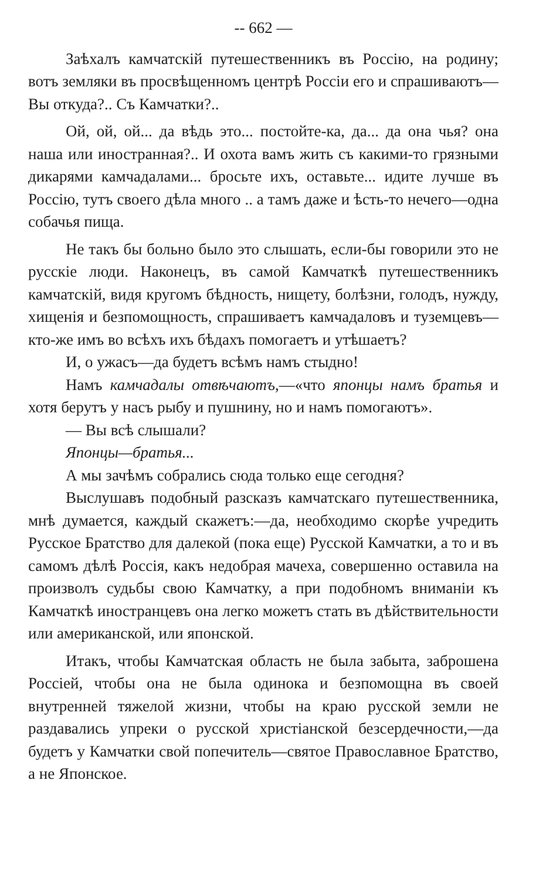-- 662 —
Заѣхалъ камчатскій путешественникъ въ Россію, на родину; вотъ земляки въ просвѣщенномъ центрѣ Россіи его и спрашиваютъ—Вы откуда?.. Съ Камчатки?..
Ой, ой, ой... да вѣдь это... постойте-ка, да... да она чья? она наша или иностранная?.. И охота вамъ жить съ какими-то грязными дикарями камчадалами... бросьте ихъ, оставьте... идите лучше въ Россію, тутъ своего дѣла много .. а тамъ даже и ѣсть-то нечего—одна собачья пища.
Не такъ бы больно было это слышать, если-бы говорили это не русскіе люди. Наконецъ, въ самой Камчаткѣ путешественникъ камчатскій, видя кругомъ бѣдность, нищету, болѣзни, голодъ, нужду, хищенія и безпомощность, спрашиваетъ камчадаловъ и туземцевъ—кто-же имъ во всѣхъ ихъ бѣдахъ помогаетъ и утѣшаетъ?
И, о ужасъ—да будетъ всѣмъ намъ стыдно!
Намъ камчадалы отвѣчаютъ,—«что японцы намъ братья и хотя берутъ у насъ рыбу и пушнину, но и намъ помогаютъ».
— Вы всѣ слышали?
Японцы—братья...
А мы зачѣмъ собрались сюда только еще сегодня?
Выслушавъ подобный разсказъ камчатскаго путешественника, мнѣ думается, каждый скажетъ:—да, необходимо скорѣе учредить Русское Братство для далекой (пока еще) Русской Камчатки, а то и въ самомъ дѣлѣ Россія, какъ недобрая мачеха, совершенно оставила на произволъ судьбы свою Камчатку, а при подобномъ вниманіи къ Камчаткѣ иностранцевъ она легко можетъ стать въ дѣйствительности или американской, или японской.
Итакъ, чтобы Камчатская область не была забыта, заброшена Россіей, чтобы она не была одинока и безпомощна въ своей внутренней тяжелой жизни, чтобы на краю русской земли не раздавались упреки о русской христіанской безсердечности,—да будетъ у Камчатки свой попечитель—святое Православное Братство, а не Японское.